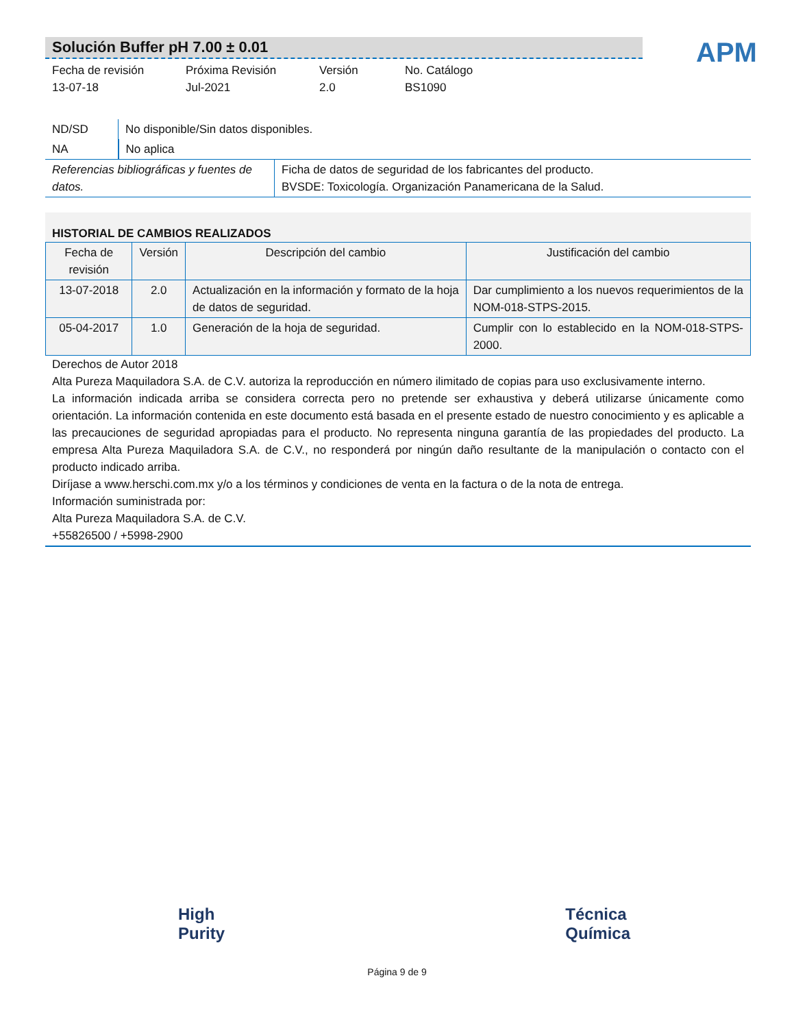Solución Buffer pH 7.00 ± 0.01
APM
Fecha de revisión
13-07-18
Próxima Revisión
Jul-2021
Versión
2.0
No. Catálogo
BS1090
| ND/SD | No disponible/Sin datos disponibles. |
| NA | No aplica |
| Referencias bibliográficas y fuentes de datos. | Ficha de datos de seguridad de los fabricantes del producto. BVSDE: Toxicología. Organización Panamericana de la Salud. |
HISTORIAL DE CAMBIOS REALIZADOS
| Fecha de revisión | Versión | Descripción del cambio | Justificación del cambio |
| --- | --- | --- | --- |
| 13-07-2018 | 2.0 | Actualización en la información y formato de la hoja de datos de seguridad. | Dar cumplimiento a los nuevos requerimientos de la NOM-018-STPS-2015. |
| 05-04-2017 | 1.0 | Generación de la hoja de seguridad. | Cumplir con lo establecido en la NOM-018-STPS-2000. |
Derechos de Autor 2018
Alta Pureza Maquiladora S.A. de C.V. autoriza la reproducción en número ilimitado de copias para uso exclusivamente interno.
La información indicada arriba se considera correcta pero no pretende ser exhaustiva y deberá utilizarse únicamente como orientación. La información contenida en este documento está basada en el presente estado de nuestro conocimiento y es aplicable a las precauciones de seguridad apropiadas para el producto. No representa ninguna garantía de las propiedades del producto. La empresa Alta Pureza Maquiladora S.A. de C.V., no responderá por ningún daño resultante de la manipulación o contacto con el producto indicado arriba.
Diríjase a www.herschi.com.mx y/o a los términos y condiciones de venta en la factura o de la nota de entrega.
Información suministrada por:
Alta Pureza Maquiladora S.A. de C.V.
+55826500 / +5998-2900
High
Purity
Técnica
Química
Página 9 de 9